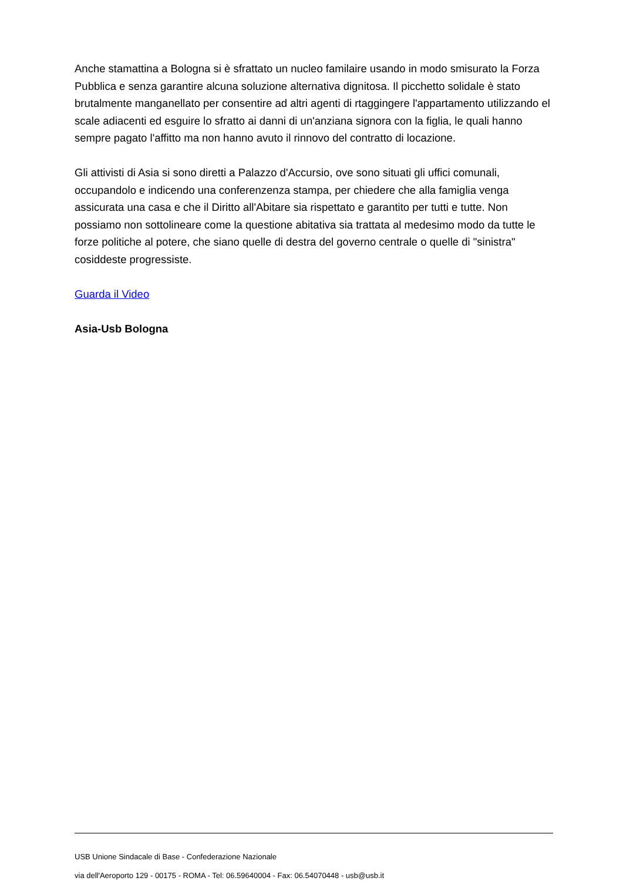Anche stamattina a Bologna si è sfrattato un nucleo familaire usando in modo smisurato la Forza Pubblica e senza garantire alcuna soluzione alternativa dignitosa. Il picchetto solidale è stato brutalmente manganellato per consentire ad altri agenti di rtaggingere l'appartamento utilizzando el scale adiacenti ed esguire lo sfratto ai danni di un'anziana signora con la figlia, le quali hanno sempre pagato l'affitto ma non hanno avuto il rinnovo del contratto di locazione.
Gli attivisti di Asia si sono diretti a Palazzo d'Accursio, ove sono situati gli uffici comunali, occupandolo e indicendo una conferenzenza stampa, per chiedere che alla famiglia venga assicurata una casa e che il Diritto all'Abitare sia rispettato e garantito per tutti e tutte. Non possiamo non sottolineare come la questione abitativa sia trattata al medesimo modo da tutte le forze politiche al potere, che siano quelle di destra del governo centrale o quelle di "sinistra" cosiddeste progressiste.
Guarda il Video
Asia-Usb Bologna
USB Unione Sindacale di Base - Confederazione Nazionale
via dell'Aeroporto 129 - 00175 - ROMA - Tel: 06.59640004 - Fax: 06.54070448 - usb@usb.it